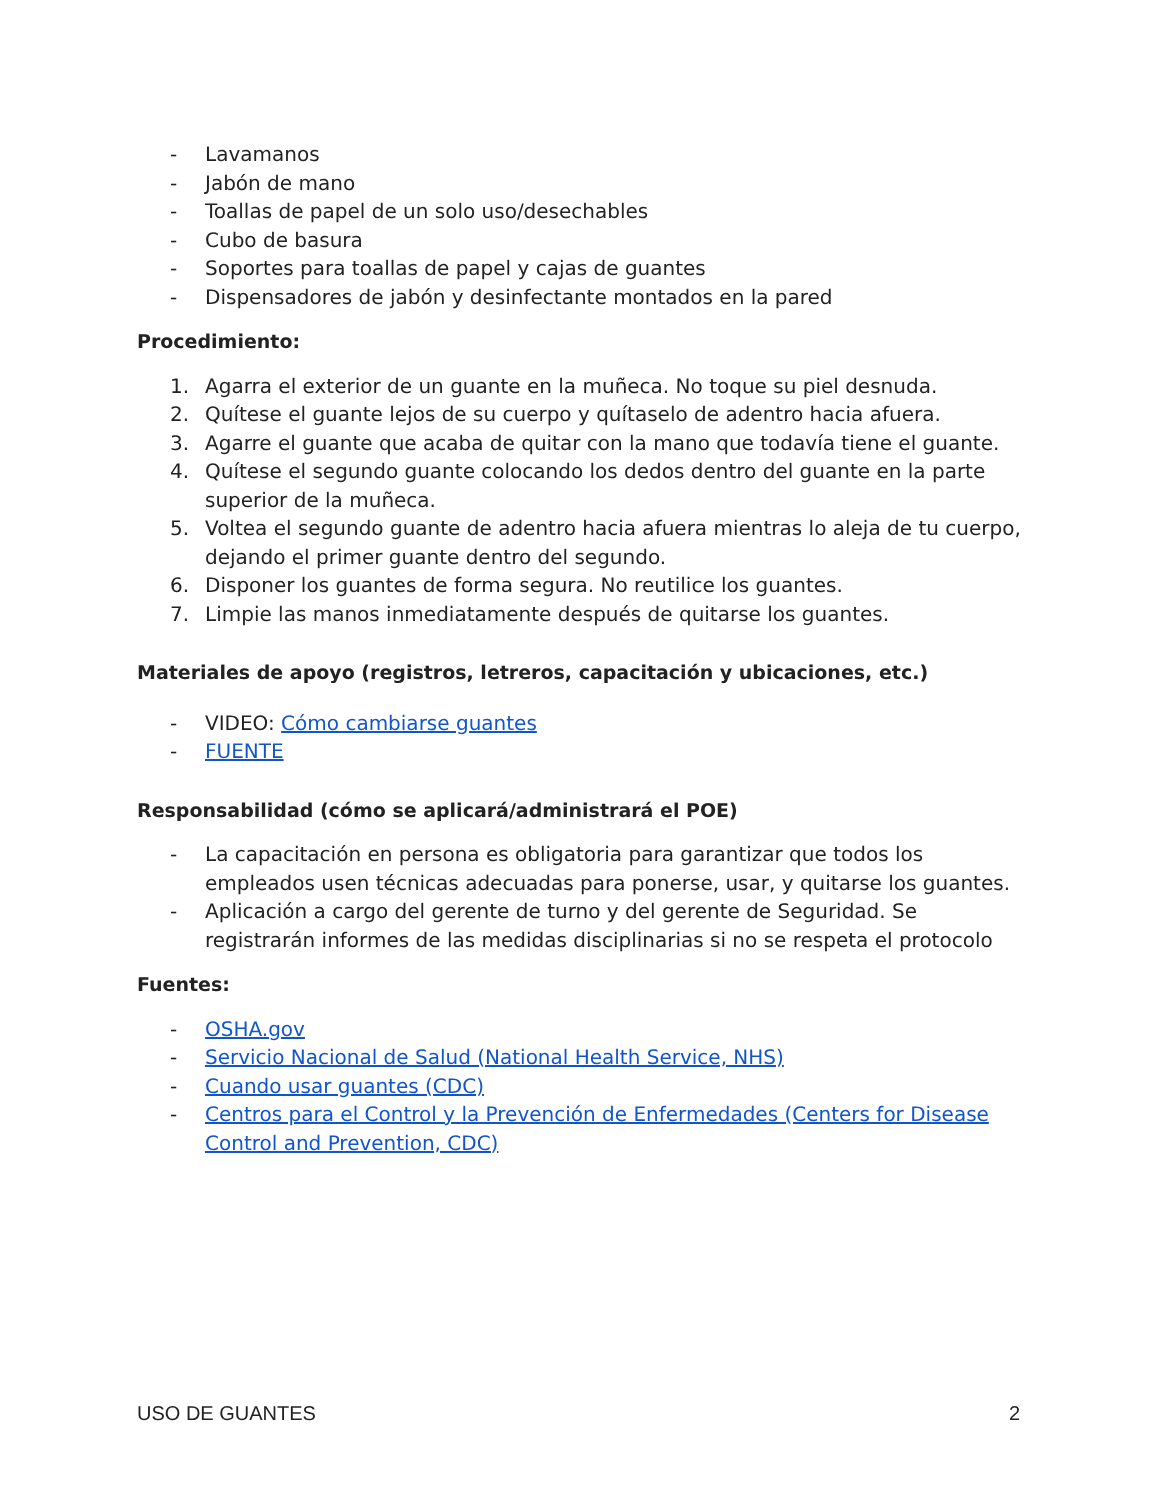- Lavamanos
- Jabón de mano
- Toallas de papel de un solo uso/desechables
- Cubo de basura
- Soportes para toallas de papel y cajas de guantes
- Dispensadores de jabón y desinfectante montados en la pared
Procedimiento:
1. Agarra el exterior de un guante en la muñeca. No toque su piel desnuda.
2. Quítese el guante lejos de su cuerpo y quítaselo de adentro hacia afuera.
3. Agarre el guante que acaba de quitar con la mano que todavía tiene el guante.
4. Quítese el segundo guante colocando los dedos dentro del guante en la parte superior de la muñeca.
5. Voltea el segundo guante de adentro hacia afuera mientras lo aleja de tu cuerpo, dejando el primer guante dentro del segundo.
6. Disponer los guantes de forma segura. No reutilice los guantes.
7. Limpie las manos inmediatamente después de quitarse los guantes.
Materiales de apoyo (registros, letreros, capacitación y ubicaciones, etc.)
- VIDEO: Cómo cambiarse guantes
- FUENTE
Responsabilidad (cómo se aplicará/administrará el POE)
- La capacitación en persona es obligatoria para garantizar que todos los empleados usen técnicas adecuadas para ponerse, usar, y quitarse los guantes.
- Aplicación a cargo del gerente de turno y del gerente de Seguridad. Se registrarán informes de las medidas disciplinarias si no se respeta el protocolo
Fuentes:
- OSHA.gov
- Servicio Nacional de Salud (National Health Service, NHS)
- Cuando usar guantes (CDC)
- Centros para el Control y la Prevención de Enfermedades (Centers for Disease Control and Prevention, CDC)
USO DE GUANTES 2